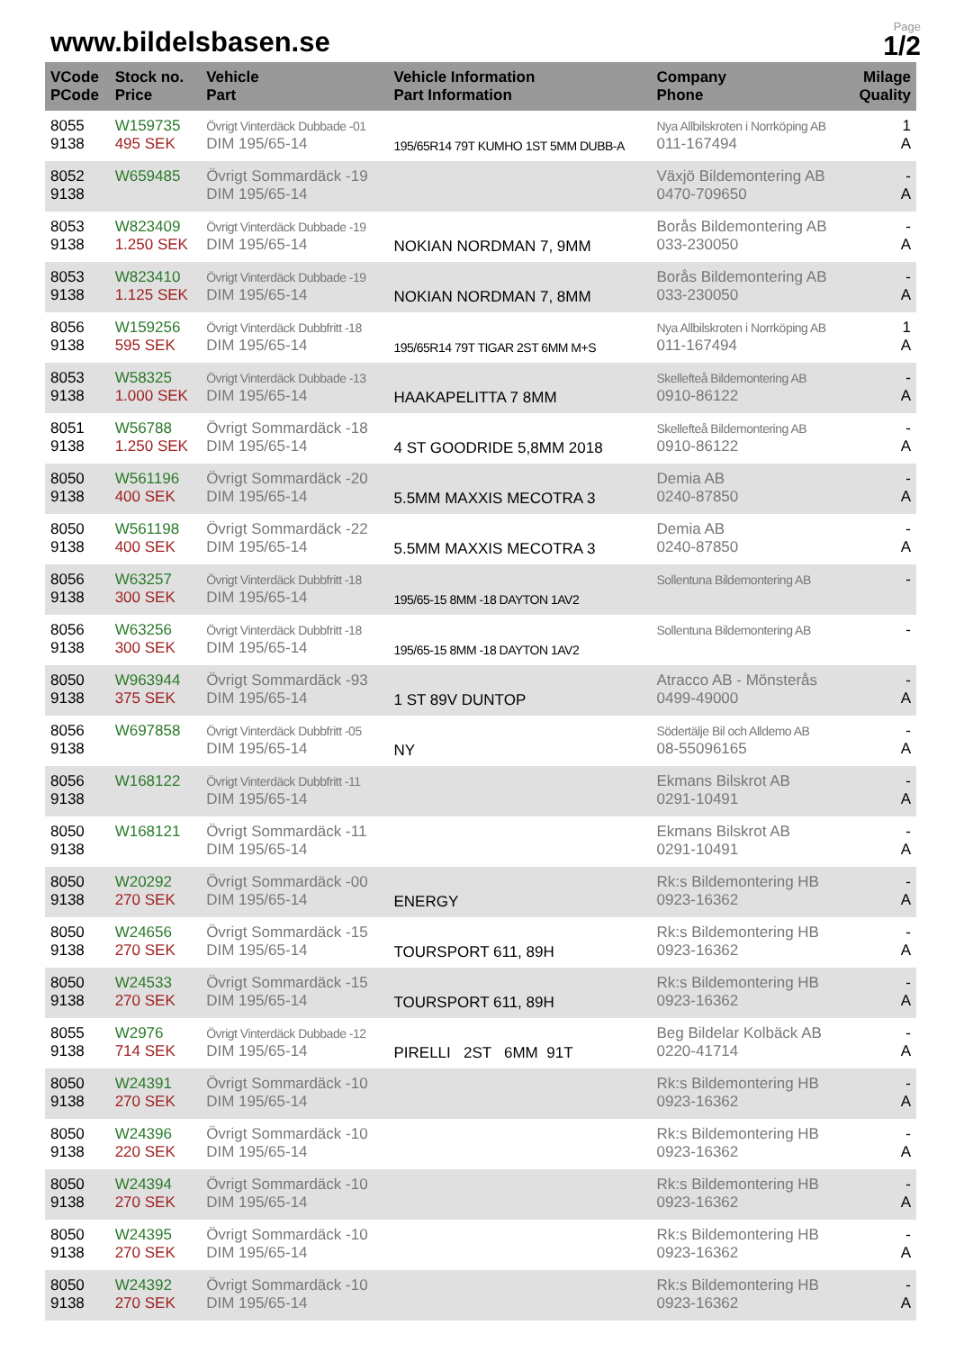www.bildelsbasen.se
Page
1/2
| VCode PCode | Stock no. Price | Vehicle Part | Vehicle Information Part Information | Company Phone | Milage Quality |
| --- | --- | --- | --- | --- | --- |
| 8055 9138 | W159735 495 SEK | Övrigt Vinterdäck Dubbade -01 DIM 195/65-14 | 195/65R14 79T KUMHO 1ST 5MM DUBB-A | Nya Allbilskroten i Norrköping AB 011-167494 | 1 A |
| 8052 9138 | W659485 | Övrigt Sommardäck -19 DIM 195/65-14 | | Växjö Bildemontering AB 0470-709650 | - A |
| 8053 9138 | W823409 1.250 SEK | Övrigt Vinterdäck Dubbade -19 DIM 195/65-14 | NOKIAN NORDMAN 7, 9MM | Borås Bildemontering AB 033-230050 | - A |
| 8053 9138 | W823410 1.125 SEK | Övrigt Vinterdäck Dubbade -19 DIM 195/65-14 | NOKIAN NORDMAN 7, 8MM | Borås Bildemontering AB 033-230050 | - A |
| 8056 9138 | W159256 595 SEK | Övrigt Vinterdäck Dubbfritt -18 DIM 195/65-14 | 195/65R14 79T TIGAR 2ST 6MM M+S | Nya Allbilskroten i Norrköping AB 011-167494 | 1 A |
| 8053 9138 | W58325 1.000 SEK | Övrigt Vinterdäck Dubbade -13 DIM 195/65-14 | HAAKAPELITTA 7 8MM | Skellefteå Bildemontering AB 0910-86122 | - A |
| 8051 9138 | W56788 1.250 SEK | Övrigt Sommardäck -18 DIM 195/65-14 | 4 ST GOODRIDE 5,8MM 2018 | Skellefteå Bildemontering AB 0910-86122 | - A |
| 8050 9138 | W561196 400 SEK | Övrigt Sommardäck -20 DIM 195/65-14 | 5.5MM MAXXIS MECOTRA 3 | Demia AB 0240-87850 | - A |
| 8050 9138 | W561198 400 SEK | Övrigt Sommardäck -22 DIM 195/65-14 | 5.5MM MAXXIS MECOTRA 3 | Demia AB 0240-87850 | - A |
| 8056 9138 | W63257 300 SEK | Övrigt Vinterdäck Dubbfritt -18 DIM 195/65-14 | 195/65-15 8MM -18 DAYTON 1AV2 | Sollentuna Bildemontering AB | - |
| 8056 9138 | W63256 300 SEK | Övrigt Vinterdäck Dubbfritt -18 DIM 195/65-14 | 195/65-15 8MM -18 DAYTON 1AV2 | Sollentuna Bildemontering AB | - |
| 8050 9138 | W963944 375 SEK | Övrigt Sommardäck -93 DIM 195/65-14 | 1 ST 89V DUNTOP | Atracco AB - Mönsterås 0499-49000 | - A |
| 8056 9138 | W697858 | Övrigt Vinterdäck Dubbfritt -05 DIM 195/65-14 | NY | Södertälje Bil och Alldemo AB 08-55096165 | - A |
| 8056 9138 | W168122 | Övrigt Vinterdäck Dubbfritt -11 DIM 195/65-14 | | Ekmans Bilskrot AB 0291-10491 | - A |
| 8050 9138 | W168121 | Övrigt Sommardäck -11 DIM 195/65-14 | | Ekmans Bilskrot AB 0291-10491 | - A |
| 8050 9138 | W20292 270 SEK | Övrigt Sommardäck -00 DIM 195/65-14 | ENERGY | Rk:s Bildemontering HB 0923-16362 | - A |
| 8050 9138 | W24656 270 SEK | Övrigt Sommardäck -15 DIM 195/65-14 | TOURSPORT 611, 89H | Rk:s Bildemontering HB 0923-16362 | - A |
| 8050 9138 | W24533 270 SEK | Övrigt Sommardäck -15 DIM 195/65-14 | TOURSPORT 611, 89H | Rk:s Bildemontering HB 0923-16362 | - A |
| 8055 9138 | W2976 714 SEK | Övrigt Vinterdäck Dubbade -12 DIM 195/65-14 | PIRELLI 2ST 6MM 91T | Beg Bildelar Kolbäck AB 0220-41714 | - A |
| 8050 9138 | W24391 270 SEK | Övrigt Sommardäck -10 DIM 195/65-14 | | Rk:s Bildemontering HB 0923-16362 | - A |
| 8050 9138 | W24396 220 SEK | Övrigt Sommardäck -10 DIM 195/65-14 | | Rk:s Bildemontering HB 0923-16362 | - A |
| 8050 9138 | W24394 270 SEK | Övrigt Sommardäck -10 DIM 195/65-14 | | Rk:s Bildemontering HB 0923-16362 | - A |
| 8050 9138 | W24395 270 SEK | Övrigt Sommardäck -10 DIM 195/65-14 | | Rk:s Bildemontering HB 0923-16362 | - A |
| 8050 9138 | W24392 270 SEK | Övrigt Sommardäck -10 DIM 195/65-14 | | Rk:s Bildemontering HB 0923-16362 | - A |